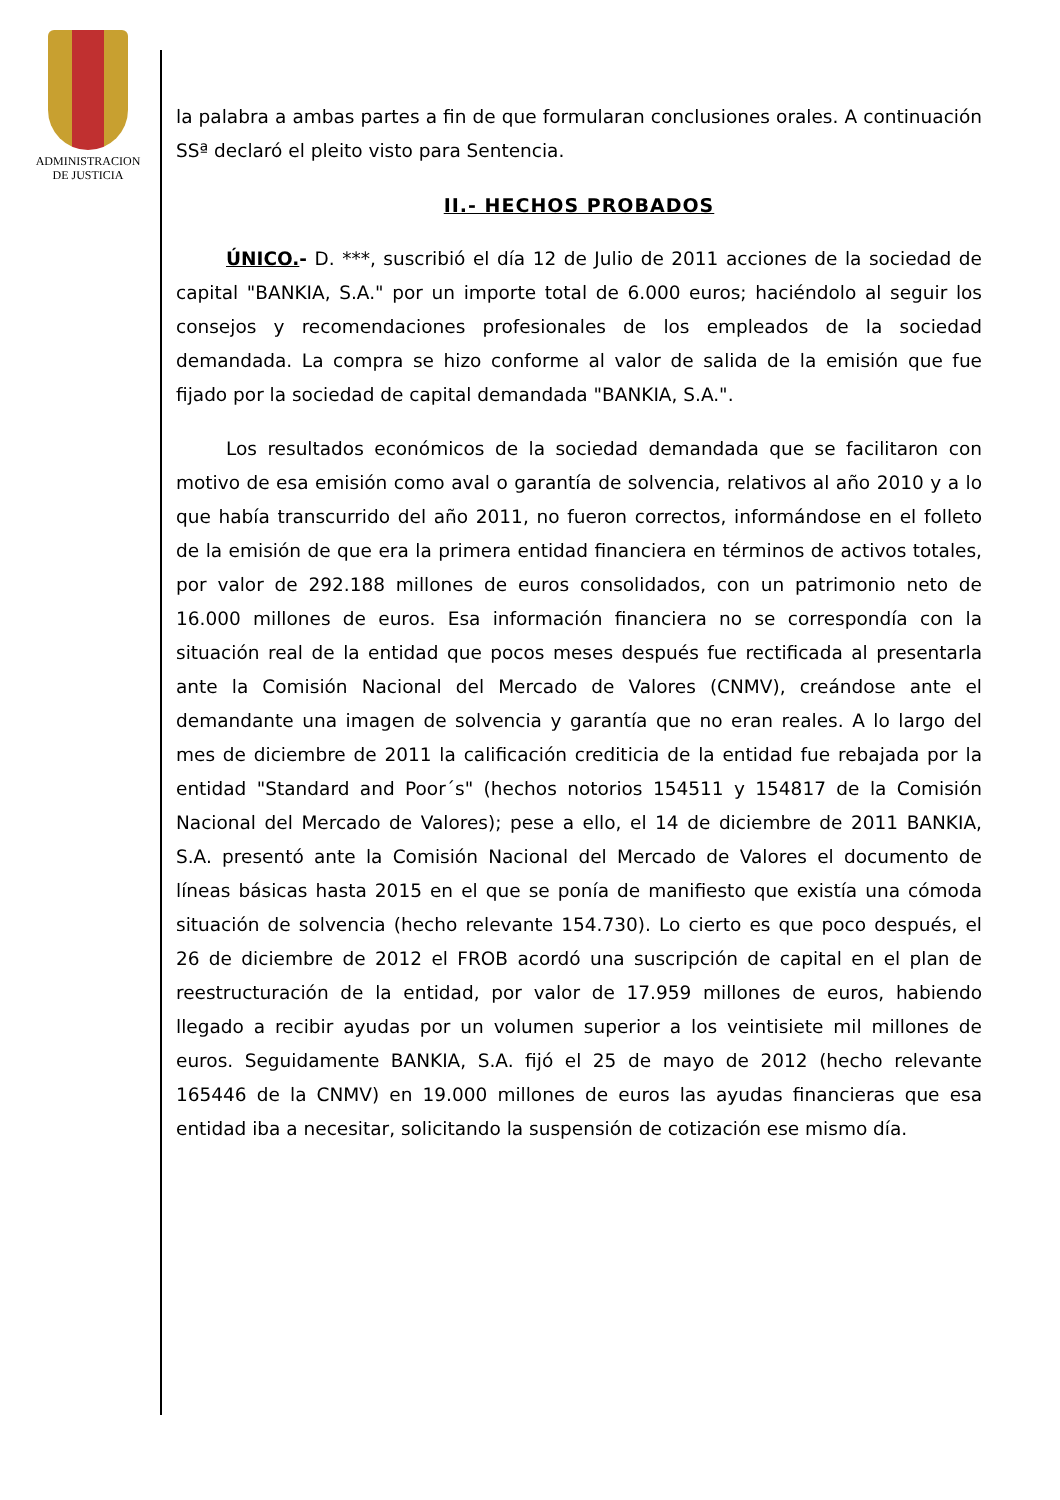ADMINISTRACION
DE JUSTICIA
la palabra a ambas partes a fin de que formularan conclusiones orales. A continuación SSª declaró el pleito visto para Sentencia.
II.- HECHOS PROBADOS
ÚNICO.- D. ***, suscribió el día 12 de Julio de 2011 acciones de la sociedad de capital "BANKIA, S.A." por un importe total de 6.000 euros; haciéndolo al seguir los consejos y recomendaciones profesionales de los empleados de la sociedad demandada. La compra se hizo conforme al valor de salida de la emisión que fue fijado por la sociedad de capital demandada "BANKIA, S.A.".
Los resultados económicos de la sociedad demandada que se facilitaron con motivo de esa emisión como aval o garantía de solvencia, relativos al año 2010 y a lo que había transcurrido del año 2011, no fueron correctos, informándose en el folleto de la emisión de que era la primera entidad financiera en términos de activos totales, por valor de 292.188 millones de euros consolidados, con un patrimonio neto de 16.000 millones de euros. Esa información financiera no se correspondía con la situación real de la entidad que pocos meses después fue rectificada al presentarla ante la Comisión Nacional del Mercado de Valores (CNMV), creándose ante el demandante una imagen de solvencia y garantía que no eran reales. A lo largo del mes de diciembre de 2011 la calificación crediticia de la entidad fue rebajada por la entidad "Standard and Poor´s" (hechos notorios 154511 y 154817 de la Comisión Nacional del Mercado de Valores); pese a ello, el 14 de diciembre de 2011 BANKIA, S.A. presentó ante la Comisión Nacional del Mercado de Valores el documento de líneas básicas hasta 2015 en el que se ponía de manifiesto que existía una cómoda situación de solvencia (hecho relevante 154.730). Lo cierto es que poco después, el 26 de diciembre de 2012 el FROB acordó una suscripción de capital en el plan de reestructuración de la entidad, por valor de 17.959 millones de euros, habiendo llegado a recibir ayudas por un volumen superior a los veintisiete mil millones de euros. Seguidamente BANKIA, S.A. fijó el 25 de mayo de 2012 (hecho relevante 165446 de la CNMV) en 19.000 millones de euros las ayudas financieras que esa entidad iba a necesitar, solicitando la suspensión de cotización ese mismo día.